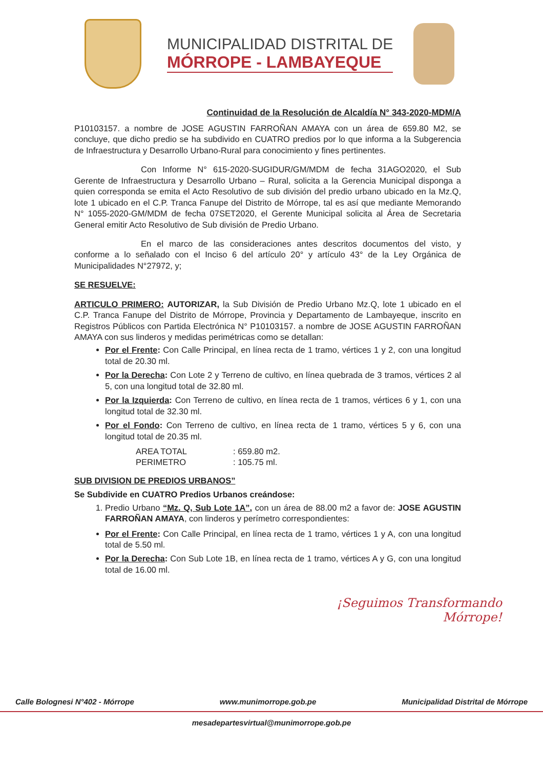MUNICIPALIDAD DISTRITAL DE
MÓRROPE - LAMBAYEQUE
Continuidad de la Resolución de Alcaldía N° 343-2020-MDM/A
P10103157. a nombre de JOSE AGUSTIN FARROÑAN AMAYA con un área de 659.80 M2, se concluye, que dicho predio se ha subdivido en CUATRO predios por lo que informa a la Subgerencia de Infraestructura y Desarrollo Urbano-Rural para conocimiento y fines pertinentes.
Con Informe N° 615-2020-SUGIDUR/GM/MDM de fecha 31AGO2020, el Sub Gerente de Infraestructura y Desarrollo Urbano – Rural, solicita a la Gerencia Municipal disponga a quien corresponda se emita el Acto Resolutivo de sub división del predio urbano ubicado en la Mz.Q, lote 1 ubicado en el C.P. Tranca Fanupe del Distrito de Mórrope, tal es así que mediante Memorando N° 1055-2020-GM/MDM de fecha 07SET2020, el Gerente Municipal solicita al Área de Secretaria General emitir Acto Resolutivo de Sub división de Predio Urbano.
En el marco de las consideraciones antes descritos documentos del visto, y conforme a lo señalado con el Inciso 6 del artículo 20° y artículo 43° de la Ley Orgánica de Municipalidades N°27972, y;
SE RESUELVE:
ARTICULO PRIMERO: AUTORIZAR, la Sub División de Predio Urbano Mz.Q, lote 1 ubicado en el C.P. Tranca Fanupe del Distrito de Mórrope, Provincia y Departamento de Lambayeque, inscrito en Registros Públicos con Partida Electrónica N° P10103157. a nombre de JOSE AGUSTIN FARROÑAN AMAYA con sus linderos y medidas perimétricas como se detallan:
Por el Frente: Con Calle Principal, en línea recta de 1 tramo, vértices 1 y 2, con una longitud total de 20.30 ml.
Por la Derecha: Con Lote 2 y Terreno de cultivo, en línea quebrada de 3 tramos, vértices 2 al 5, con una longitud total de 32.80 ml.
Por la Izquierda: Con Terreno de cultivo, en línea recta de 1 tramos, vértices 6 y 1, con una longitud total de 32.30 ml.
Por el Fondo: Con Terreno de cultivo, en línea recta de 1 tramo, vértices 5 y 6, con una longitud total de 20.35 ml.
AREA TOTAL: 659.80 m2. PERIMETRO: 105.75 ml.
SUB DIVISION DE PREDIOS URBANOS”
Se Subdivide en CUATRO Predios Urbanos creándose:
1. Predio Urbano “Mz. Q, Sub Lote 1A”, con un área de 88.00 m2 a favor de: JOSE AGUSTIN FARROÑAN AMAYA, con linderos y perímetro correspondientes:
Por el Frente: Con Calle Principal, en línea recta de 1 tramo, vértices 1 y A, con una longitud total de 5.50 ml.
Por la Derecha: Con Sub Lote 1B, en línea recta de 1 tramo, vértices A y G, con una longitud total de 16.00 ml.
¡Seguimos Transformando
Mórrope!
Calle Bolognesi N°402 - Mórrope www.munimorrope.gob.pe Municipalidad Distrital de Mórrope
mesadepartesvirtual@munimorrope.gob.pe